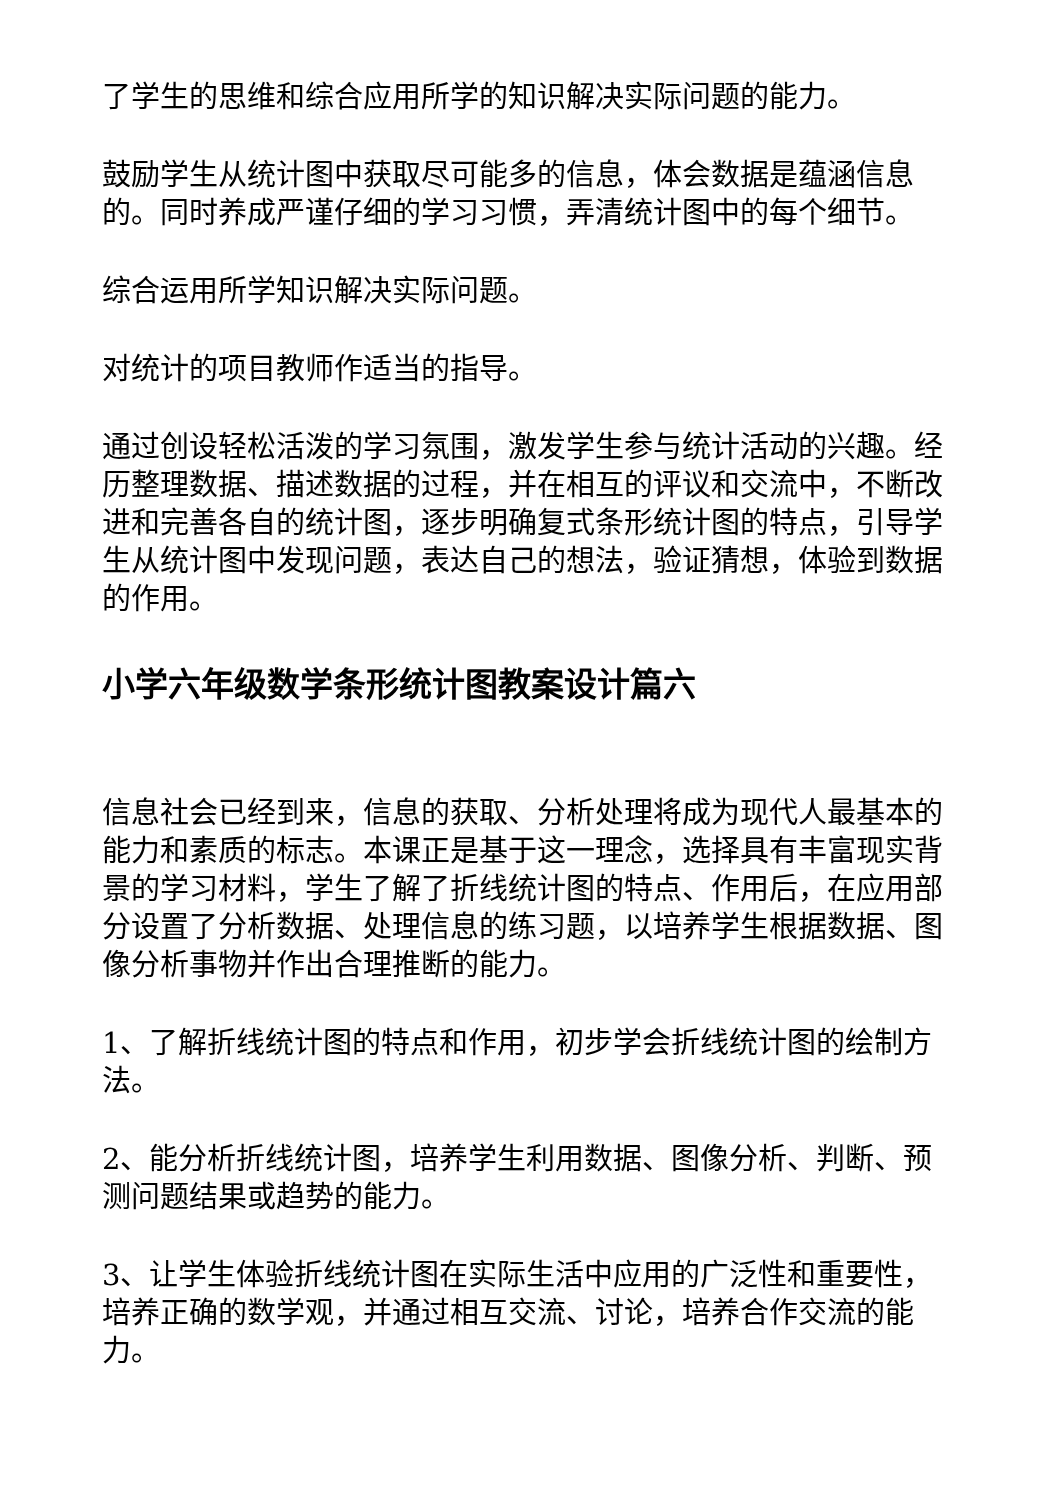了学生的思维和综合应用所学的知识解决实际问题的能力。
鼓励学生从统计图中获取尽可能多的信息，体会数据是蕴涵信息的。同时养成严谨仔细的学习习惯，弄清统计图中的每个细节。
综合运用所学知识解决实际问题。
对统计的项目教师作适当的指导。
通过创设轻松活泼的学习氛围，激发学生参与统计活动的兴趣。经历整理数据、描述数据的过程，并在相互的评议和交流中，不断改进和完善各自的统计图，逐步明确复式条形统计图的特点，引导学生从统计图中发现问题，表达自己的想法，验证猜想，体验到数据的作用。
小学六年级数学条形统计图教案设计篇六
信息社会已经到来，信息的获取、分析处理将成为现代人最基本的能力和素质的标志。本课正是基于这一理念，选择具有丰富现实背景的学习材料，学生了解了折线统计图的特点、作用后，在应用部分设置了分析数据、处理信息的练习题，以培养学生根据数据、图像分析事物并作出合理推断的能力。
1、了解折线统计图的特点和作用，初步学会折线统计图的绘制方法。
2、能分析折线统计图，培养学生利用数据、图像分析、判断、预测问题结果或趋势的能力。
3、让学生体验折线统计图在实际生活中应用的广泛性和重要性，培养正确的数学观，并通过相互交流、讨论，培养合作交流的能力。